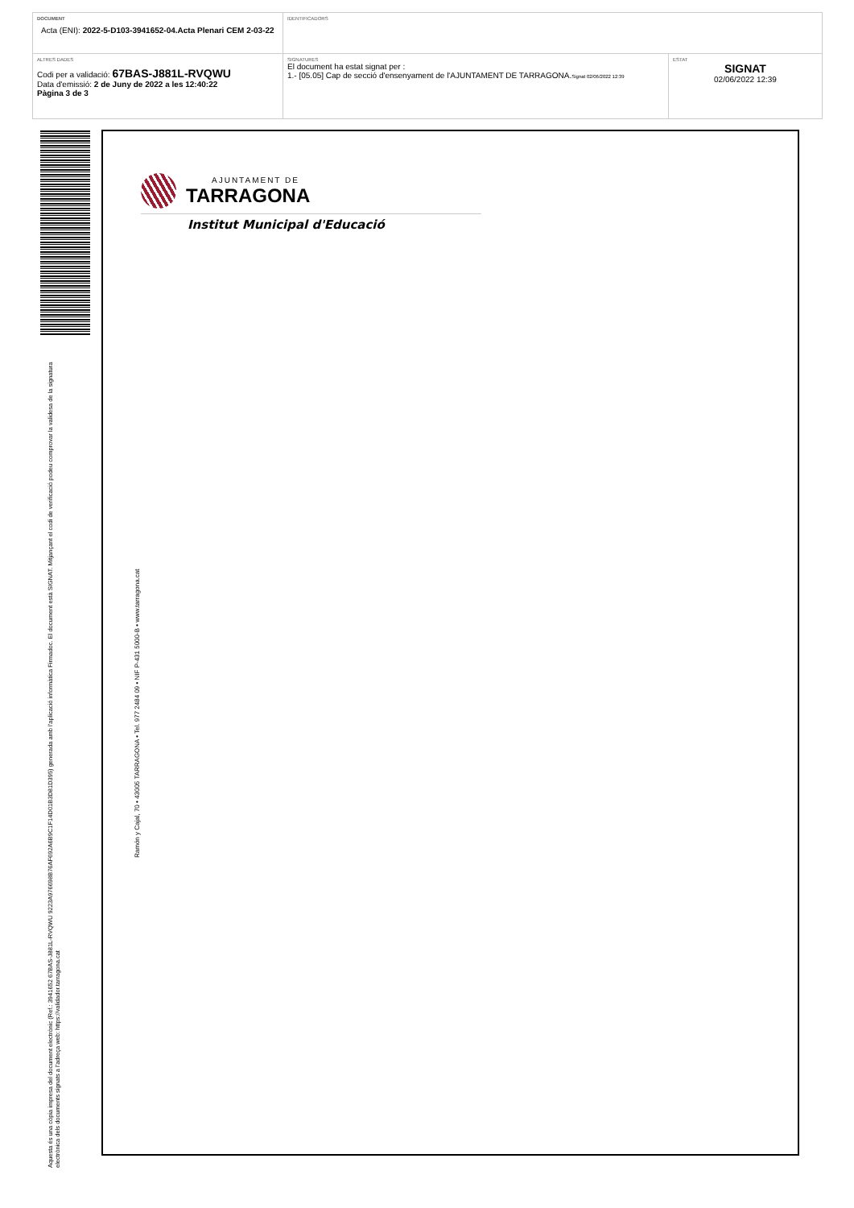| DOCUMENT Acta (ENI): 2022-5-D103-3941652-04.Acta Plenari CEM 2-03-22 | IDENTIFICADORS | |
| ALTRES DADES Codi per a validació: 67BAS-J881L-RVQWU Data d'emissió: 2 de Juny de 2022 a les 12:40:22 Pàgina 3 de 3 | SIGNATURES El document ha estat signat per : 1.- [05.05] Cap de secció d'ensenyament de l'AJUNTAMENT DE TARRAGONA. Signat 02/06/2022 12:39 | ESTAT SIGNAT 02/06/2022 12:39 |
Aquesta és una còpia impresa del document electrònic (Ref.: 3941652 67BAS-J881L-RVQWU 9223A976698B76AF692A6B9C1F14D01B3D81D395) generada amb l'aplicació informàtica Firmadoc. El document està SIGNAT. Mitjançant el codi de verificació podeu comprovar la validesa de la signatura electrònica dels documents signats a l'adreça web: https://validador.tarragona.cat
AJUNTAMENT DE
TARRAGONA
Institut Municipal d'Educació
Ramón y Cajal, 70 • 43005 TARRAGONA • Tel. 977 2484 09 • NIF P-431 5000-B • www.tarragona.cat